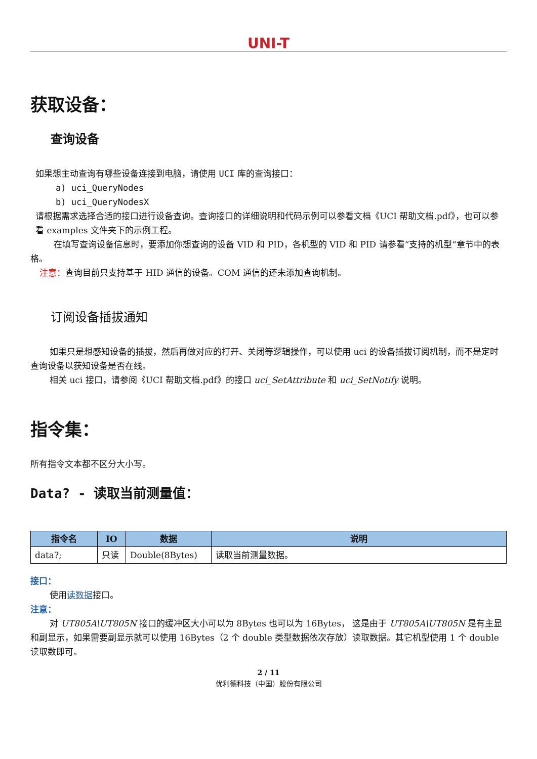UNI-T
获取设备：
查询设备
如果想主动查询有哪些设备连接到电脑，请使用 UCI 库的查询接口：
a) uci_QueryNodes
b) uci_QueryNodesX
请根据需求选择合适的接口进行设备查询。查询接口的详细说明和代码示例可以参看文档《UCI 帮助文档.pdf》，也可以参看 examples 文件夹下的示例工程。
在填写查询设备信息时，要添加你想查询的设备 VID 和 PID，各机型的 VID 和 PID 请参看“支持的机型“章节中的表格。
注意：查询目前只支持基于 HID 通信的设备。COM 通信的还未添加查询机制。
订阅设备插拔通知
如果只是想感知设备的插拔，然后再做对应的打开、关闭等逻辑操作，可以使用 uci 的设备插拔订阅机制，而不是定时查询设备以获知设备是否在线。
相关 uci 接口，请参阅《UCI 帮助文档.pdf》的接口 uci_SetAttribute 和 uci_SetNotify 说明。
指令集：
所有指令文本都不区分大小写。
Data? - 读取当前测量值：
| 指令名 | IO | 数据 | 说明 |
| --- | --- | --- | --- |
| data?; | 只读 | Double(8Bytes) | 读取当前测量数据。 |
接口：
使用读数据接口。
注意：
对 UT805A\UT805N 接口的缓冲区大小可以为 8Bytes 也可以为 16Bytes， 这是由于 UT805A\UT805N 是有主显和副显示，如果需要副显示就可以使用 16Bytes（2 个 double 类型数据依次存放）读取数据。其它机型使用 1 个 double 读取数即可。
2 / 11
优利德科技（中国）股份有限公司